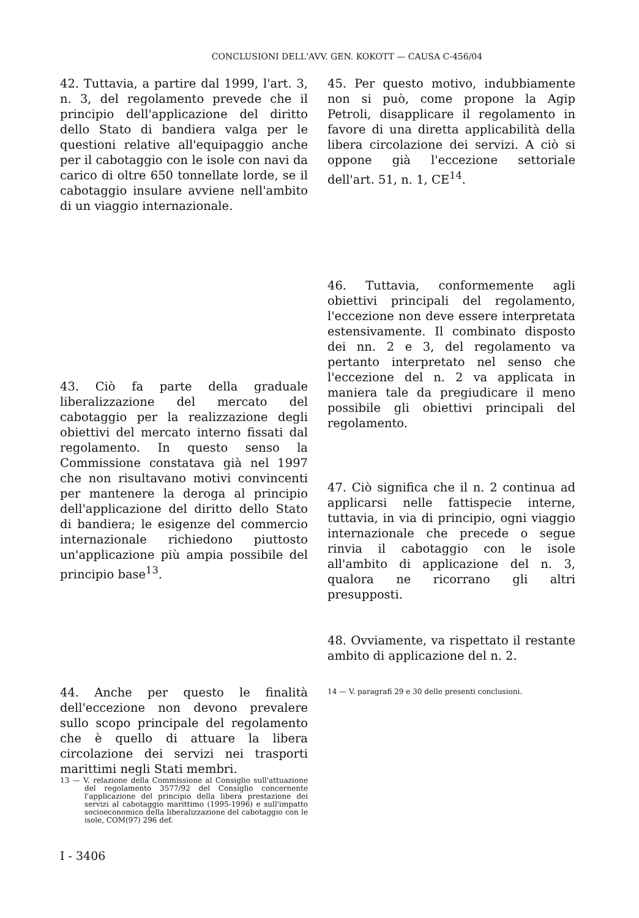CONCLUSIONI DELL'AVV. GEN. KOKOTT — CAUSA C-456/04
42. Tuttavia, a partire dal 1999, l'art. 3, n. 3, del regolamento prevede che il principio dell'applicazione del diritto dello Stato di bandiera valga per le questioni relative all'equipaggio anche per il cabotaggio con le isole con navi da carico di oltre 650 tonnellate lorde, se il cabotaggio insulare avviene nell'ambito di un viaggio internazionale.
43. Ciò fa parte della graduale liberalizzazione del mercato del cabotaggio per la realizzazione degli obiettivi del mercato interno fissati dal regolamento. In questo senso la Commissione constatava già nel 1997 che non risultavano motivi convincenti per mantenere la deroga al principio dell'applicazione del diritto dello Stato di bandiera; le esigenze del commercio internazionale richiedono piuttosto un'applicazione più ampia possibile del principio base<sup>13</sup>.
44. Anche per questo le finalità dell'eccezione non devono prevalere sullo scopo principale del regolamento che è quello di attuare la libera circolazione dei servizi nei trasporti marittimi negli Stati membri.
13 — V. relazione della Commissione al Consiglio sull'attuazione del regolamento 3577/92 del Consiglio concernente l'applicazione del principio della libera prestazione dei servizi al cabotaggio marittimo (1995-1996) e sull'impatto socioeconomico della liberalizzazione del cabotaggio con le isole, COM(97) 296 def.
45. Per questo motivo, indubbiamente non si può, come propone la Agip Petroli, disapplicare il regolamento in favore di una diretta applicabilità della libera circolazione dei servizi. A ciò si oppone già l'eccezione settoriale dell'art. 51, n. 1, CE<sup>14</sup>.
46. Tuttavia, conformemente agli obiettivi principali del regolamento, l'eccezione non deve essere interpretata estensivamente. Il combinato disposto dei nn. 2 e 3, del regolamento va pertanto interpretato nel senso che l'eccezione del n. 2 va applicata in maniera tale da pregiudicare il meno possibile gli obiettivi principali del regolamento.
47. Ciò significa che il n. 2 continua ad applicarsi nelle fattispecie interne, tuttavia, in via di principio, ogni viaggio internazionale che precede o segue rinvia il cabotaggio con le isole all'ambito di applicazione del n. 3, qualora ne ricorrano gli altri presupposti.
48. Ovviamente, va rispettato il restante ambito di applicazione del n. 2.
14 — V. paragrafi 29 e 30 delle presenti conclusioni.
I - 3406